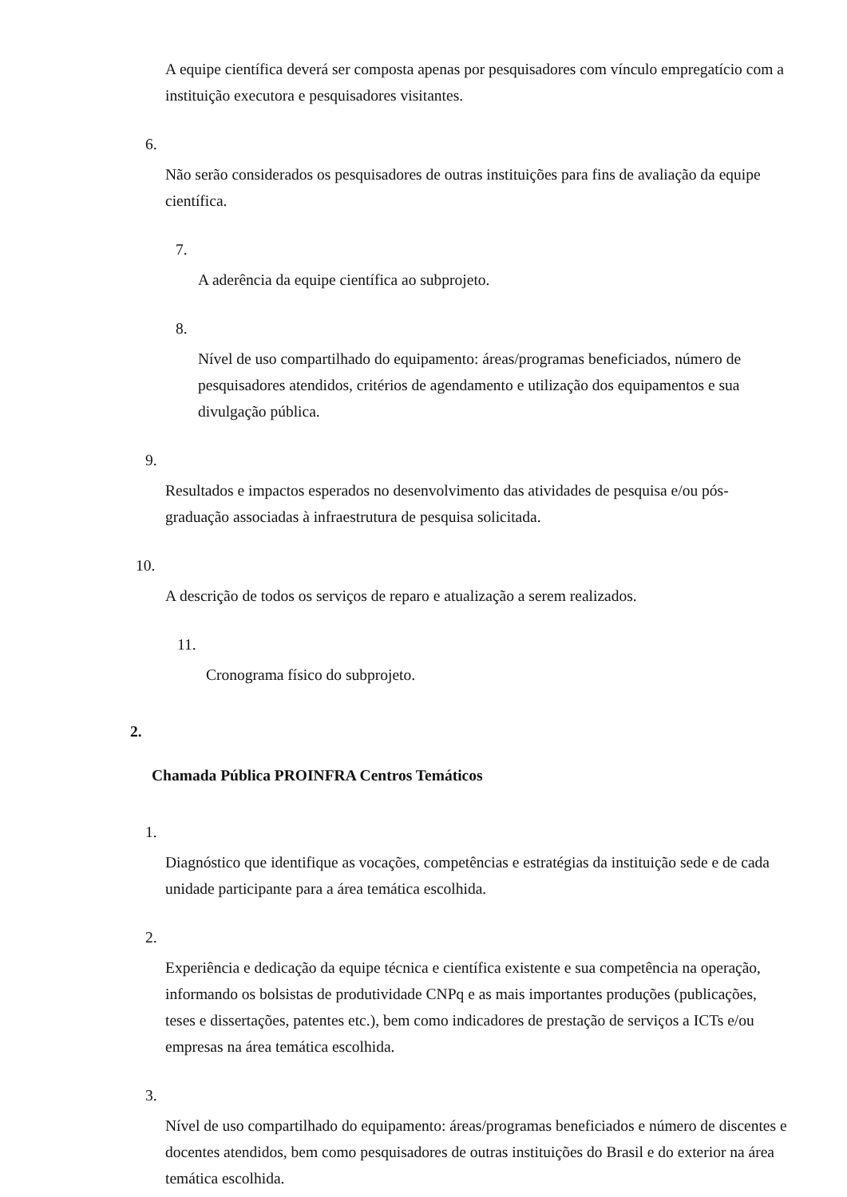A equipe científica deverá ser composta apenas por pesquisadores com vínculo empregatício com a instituição executora e pesquisadores visitantes.
6.
Não serão considerados os pesquisadores de outras instituições para fins de avaliação da equipe científica.
7.
A aderência da equipe científica ao subprojeto.
8.
Nível de uso compartilhado do equipamento: áreas/programas beneficiados, número de pesquisadores atendidos, critérios de agendamento e utilização dos equipamentos e sua divulgação pública.
9.
Resultados e impactos esperados no desenvolvimento das atividades de pesquisa e/ou pós-graduação associadas à infraestrutura de pesquisa solicitada.
10.
A descrição de todos os serviços de reparo e atualização a serem realizados.
11.
Cronograma físico do subprojeto.
2.
Chamada Pública PROINFRA Centros Temáticos
1.
Diagnóstico que identifique as vocações, competências e estratégias da instituição sede e de cada unidade participante para a área temática escolhida.
2.
Experiência e dedicação da equipe técnica e científica existente e sua competência na operação, informando os bolsistas de produtividade CNPq e as mais importantes produções (publicações, teses e dissertações, patentes etc.), bem como indicadores de prestação de serviços a ICTs e/ou empresas na área temática escolhida.
3.
Nível de uso compartilhado do equipamento: áreas/programas beneficiados e número de discentes e docentes atendidos, bem como pesquisadores de outras instituições do Brasil e do exterior na área temática escolhida.